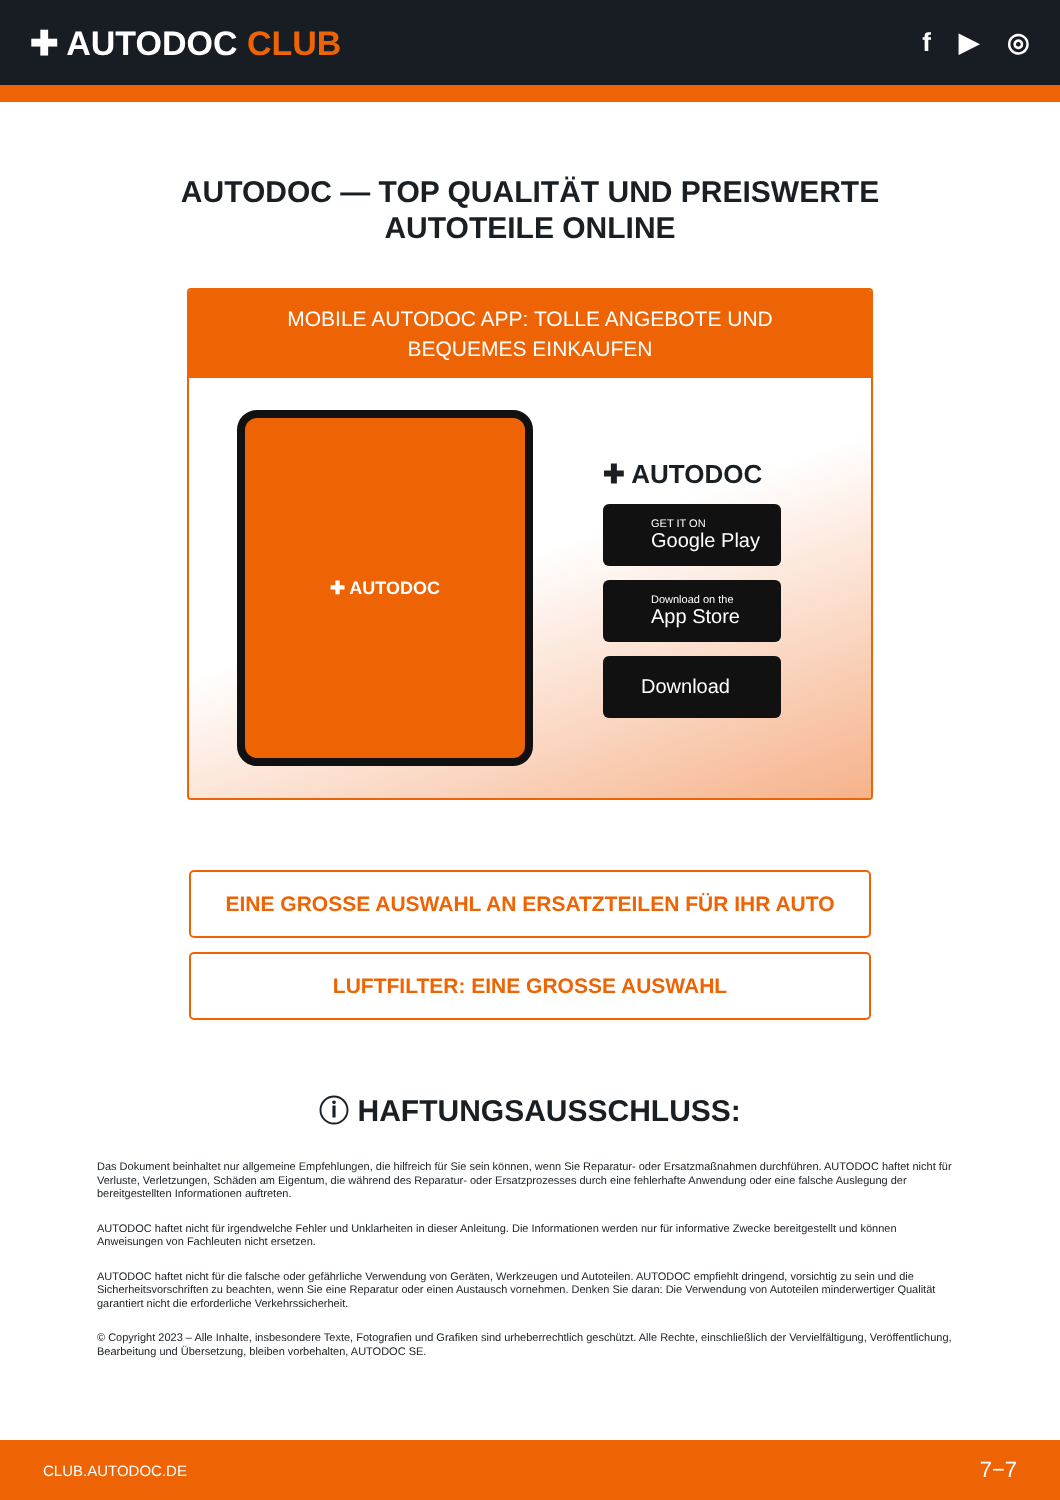✚ AUTODOC CLUB
f ▶ ◎
AUTODOC — TOP QUALITÄT UND PREISWERTE
AUTOTEILE ONLINE
MOBILE AUTODOC APP: TOLLE ANGEBOTE UND BEQUEMES EINKAUFEN
✚ AUTODOC
✚ AUTODOC
GET IT ON
Google Play
Download on the
App Store
Download
EINE GROSSE AUSWAHL AN ERSATZTEILEN FÜR IHR AUTO
LUFTFILTER: EINE GROSSE AUSWAHL
ⓘ HAFTUNGSAUSSCHLUSS:
Das Dokument beinhaltet nur allgemeine Empfehlungen, die hilfreich für Sie sein können, wenn Sie Reparatur- oder Ersatzmaßnahmen durchführen. AUTODOC haftet nicht für Verluste, Verletzungen, Schäden am Eigentum, die während des Reparatur- oder Ersatzprozesses durch eine fehlerhafte Anwendung oder eine falsche Auslegung der bereitgestellten Informationen auftreten.
AUTODOC haftet nicht für irgendwelche Fehler und Unklarheiten in dieser Anleitung. Die Informationen werden nur für informative Zwecke bereitgestellt und können Anweisungen von Fachleuten nicht ersetzen.
AUTODOC haftet nicht für die falsche oder gefährliche Verwendung von Geräten, Werkzeugen und Autoteilen. AUTODOC empfiehlt dringend, vorsichtig zu sein und die Sicherheitsvorschriften zu beachten, wenn Sie eine Reparatur oder einen Austausch vornehmen. Denken Sie daran: Die Verwendung von Autoteilen minderwertiger Qualität garantiert nicht die erforderliche Verkehrssicherheit.
© Copyright 2023 – Alle Inhalte, insbesondere Texte, Fotografien und Grafiken sind urheberrechtlich geschützt. Alle Rechte, einschließlich der Vervielfältigung, Veröffentlichung, Bearbeitung und Übersetzung, bleiben vorbehalten, AUTODOC SE.
CLUB.AUTODOC.DE 7−7